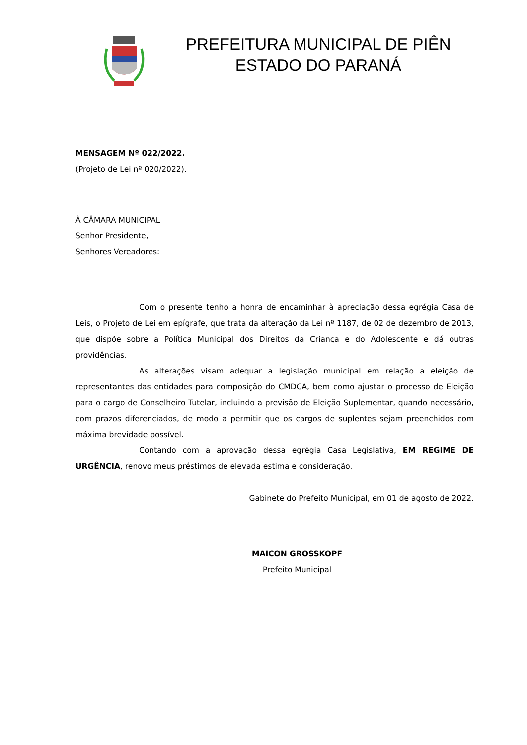PREFEITURA MUNICIPAL DE PIÊN
ESTADO DO PARANÁ
MENSAGEM Nº 022/2022.
(Projeto de Lei nº 020/2022).
À CÂMARA MUNICIPAL
Senhor Presidente,
Senhores Vereadores:
Com o presente tenho a honra de encaminhar à apreciação dessa egrégia Casa de Leis, o Projeto de Lei em epígrafe, que trata da alteração da Lei nº 1187, de 02 de dezembro de 2013, que dispõe sobre a Política Municipal dos Direitos da Criança e do Adolescente e dá outras providências.
As alterações visam adequar a legislação municipal em relação a eleição de representantes das entidades para composição do CMDCA, bem como ajustar o processo de Eleição para o cargo de Conselheiro Tutelar, incluindo a previsão de Eleição Suplementar, quando necessário, com prazos diferenciados, de modo a permitir que os cargos de suplentes sejam preenchidos com máxima brevidade possível.
Contando com a aprovação dessa egrégia Casa Legislativa, EM REGIME DE URGÊNCIA, renovo meus préstimos de elevada estima e consideração.
Gabinete do Prefeito Municipal, em 01 de agosto de 2022.
MAICON GROSSKOPF
Prefeito Municipal